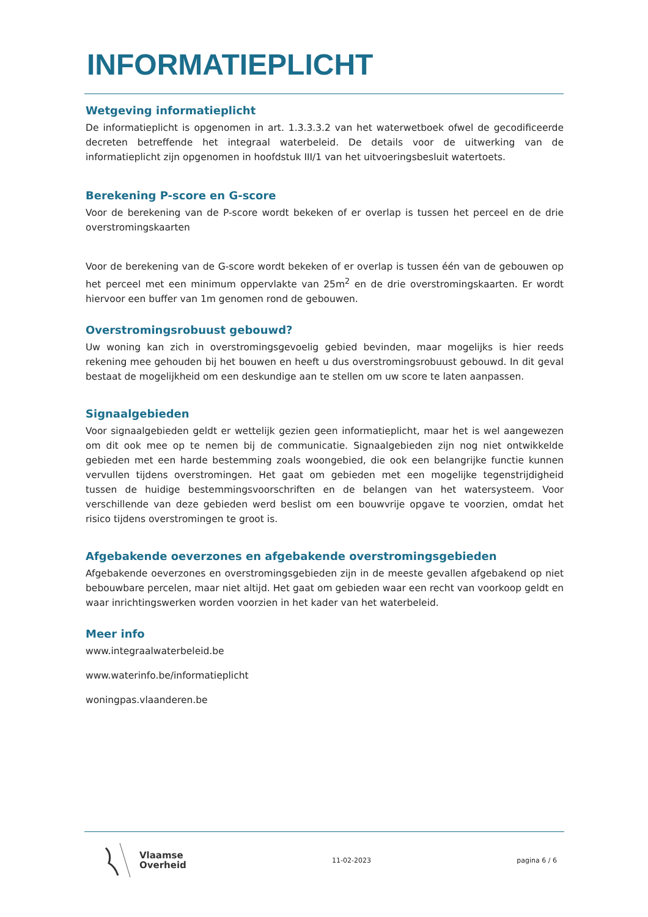INFORMATIEPLICHT
Wetgeving informatieplicht
De informatieplicht is opgenomen in art. 1.3.3.3.2 van het waterwetboek ofwel de gecodificeerde decreten betreffende het integraal waterbeleid. De details voor de uitwerking van de informatieplicht zijn opgenomen in hoofdstuk III/1 van het uitvoeringsbesluit watertoets.
Berekening P-score en G-score
Voor de berekening van de P-score wordt bekeken of er overlap is tussen het perceel en de drie overstromingskaarten
Voor de berekening van de G-score wordt bekeken of er overlap is tussen één van de gebouwen op het perceel met een minimum oppervlakte van 25m<sup>2</sup> en de drie overstromingskaarten. Er wordt hiervoor een buffer van 1m genomen rond de gebouwen.
Overstromingsrobuust gebouwd?
Uw woning kan zich in overstromingsgevoelig gebied bevinden, maar mogelijks is hier reeds rekening mee gehouden bij het bouwen en heeft u dus overstromingsrobuust gebouwd. In dit geval bestaat de mogelijkheid om een deskundige aan te stellen om uw score te laten aanpassen.
Signaalgebieden
Voor signaalgebieden geldt er wettelijk gezien geen informatieplicht, maar het is wel aangewezen om dit ook mee op te nemen bij de communicatie. Signaalgebieden zijn nog niet ontwikkelde gebieden met een harde bestemming zoals woongebied, die ook een belangrijke functie kunnen vervullen tijdens overstromingen. Het gaat om gebieden met een mogelijke tegenstrijdigheid tussen de huidige bestemmingsvoorschriften en de belangen van het watersysteem. Voor verschillende van deze gebieden werd beslist om een bouwvrije opgave te voorzien, omdat het risico tijdens overstromingen te groot is.
Afgebakende oeverzones en afgebakende overstromingsgebieden
Afgebakende oeverzones en overstromingsgebieden zijn in de meeste gevallen afgebakend op niet bebouwbare percelen, maar niet altijd. Het gaat om gebieden waar een recht van voorkoop geldt en waar inrichtingswerken worden voorzien in het kader van het waterbeleid.
Meer info
www.integraalwaterbeleid.be
www.waterinfo.be/informatieplicht
woningpas.vlaanderen.be
Vlaamse
Overheid
11-02-2023 pagina 6 / 6